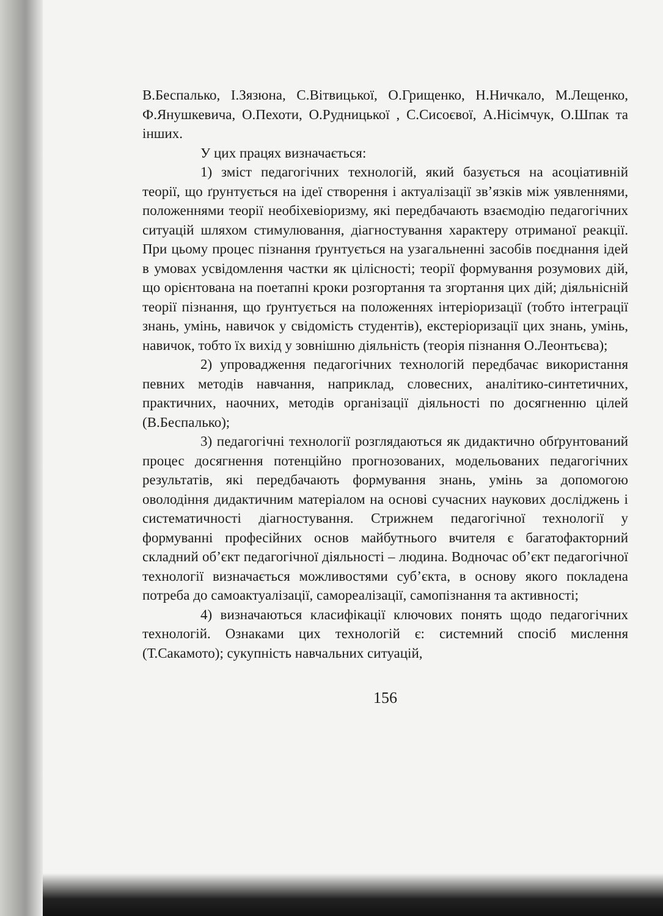В.Беспалько, І.Зязюна, С.Вітвицької, О.Грищенко, Н.Ничкало, М.Лещенко, Ф.Янушкевича, О.Пехоти, О.Рудницької , С.Сисоєвої, А.Нісімчук, О.Шпак та інших.
У цих працях визначається:
1) зміст педагогічних технологій, який базується на асоціативній теорії, що ґрунтується на ідеї створення і актуалізації зв’язків між уявленнями, положеннями теорії необіхевіоризму, які передбачають взаємодію педагогічних ситуацій шляхом стимулювання, діагностування характеру отриманої реакції. При цьому процес пізнання ґрунтується на узагальненні засобів поєднання ідей в умовах усвідомлення частки як цілісності; теорії формування розумових дій, що орієнтована на поетапні кроки розгортання та згортання цих дій; діяльнісній теорії пізнання, що ґрунтується на положеннях інтеріоризації (тобто інтеграції знань, умінь, навичок у свідомість студентів), екстеріоризації цих знань, умінь, навичок, тобто їх вихід у зовнішню діяльність (теорія пізнання О.Леонтьєва);
2) упровадження педагогічних технологій передбачає використання певних методів навчання, наприклад, словесних, аналітико-синтетичних, практичних, наочних, методів організації діяльності по досягненню цілей (В.Беспалько);
3) педагогічні технології розглядаються як дидактично обґрунтований процес досягнення потенційно прогнозованих, модельованих педагогічних результатів, які передбачають формування знань, умінь за допомогою оволодіння дидактичним матеріалом на основі сучасних наукових досліджень і систематичності діагностування. Стрижнем педагогічної технології у формуванні професійних основ майбутнього вчителя є багатофакторний складний об’єкт педагогічної діяльності – людина. Водночас об’єкт педагогічної технології визначається можливостями суб’єкта, в основу якого покладена потреба до самоактуалізації, самореалізації, самопізнання та активності;
4) визначаються класифікації ключових понять щодо педагогічних технологій. Ознаками цих технологій є: системний спосіб мислення (Т.Сакамото); сукупність навчальних ситуацій,
156